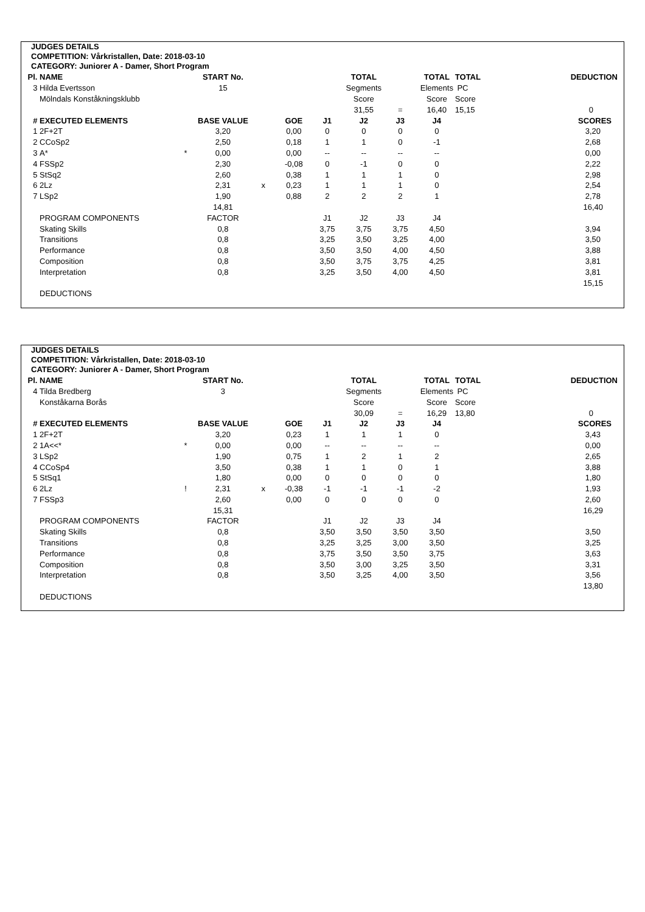JUDGES DETAILS
COMPETITION: Vårkristallen, Date: 2018-03-10
CATEGORY: Juniorer A - Damer, Short Program
| Pl. | NAME | | START No. | | | | TOTAL | | TOTAL | TOTAL | | DEDUCTION |
| 3 | Hilda Evertsson | | 15 | | | | Segments | | Elements | PC | | |
| | Mölndals Konståkningsklubb | | | | | | Score | | Score | Score | | |
| | | | | | | | 31,55 | = | 16,40 | 15,15 | | 0 |
| # | EXECUTED ELEMENTS | | BASE VALUE | | GOE | J1 | J2 | J3 | J4 | | | SCORES |
| 1 | 2F+2T | | 3,20 | | 0,00 | 0 | 0 | 0 | 0 | | | 3,20 |
| 2 | CCoSp2 | | 2,50 | | 0,18 | 1 | 1 | 0 | -1 | | | 2,68 |
| 3 | A* | * | 0,00 | | 0,00 | -- | -- | -- | -- | | | 0,00 |
| 4 | FSSp2 | | 2,30 | | -0,08 | 0 | -1 | 0 | 0 | | | 2,22 |
| 5 | StSq2 | | 2,60 | | 0,38 | 1 | 1 | 1 | 0 | | | 2,98 |
| 6 | 2Lz | | 2,31 | x | 0,23 | 1 | 1 | 1 | 0 | | | 2,54 |
| 7 | LSp2 | | 1,90 | | 0,88 | 2 | 2 | 2 | 1 | | | 2,78 |
| | | | 14,81 | | | | | | | | | 16,40 |
| | PROGRAM COMPONENTS | | FACTOR | | | J1 | J2 | J3 | J4 | | | |
| | Skating Skills | | 0,8 | | | 3,75 | 3,75 | 3,75 | 4,50 | | | 3,94 |
| | Transitions | | 0,8 | | | 3,25 | 3,50 | 3,25 | 4,00 | | | 3,50 |
| | Performance | | 0,8 | | | 3,50 | 3,50 | 4,00 | 4,50 | | | 3,88 |
| | Composition | | 0,8 | | | 3,50 | 3,75 | 3,75 | 4,25 | | | 3,81 |
| | Interpretation | | 0,8 | | | 3,25 | 3,50 | 4,00 | 4,50 | | | 3,81 |
| | | | | | | | | | | | | 15,15 |
| | DEDUCTIONS | | | | | | | | | | | |
JUDGES DETAILS
COMPETITION: Vårkristallen, Date: 2018-03-10
CATEGORY: Juniorer A - Damer, Short Program
| Pl. | NAME | | START No. | | | | TOTAL | | TOTAL | TOTAL | | DEDUCTION |
| 4 | Tilda Bredberg | | 3 | | | | Segments | | Elements | PC | | |
| | Konståkarna Borås | | | | | | Score | | Score | Score | | |
| | | | | | | | 30,09 | = | 16,29 | 13,80 | | 0 |
| # | EXECUTED ELEMENTS | | BASE VALUE | | GOE | J1 | J2 | J3 | J4 | | | SCORES |
| 1 | 2F+2T | | 3,20 | | 0,23 | 1 | 1 | 1 | 0 | | | 3,43 |
| 2 | 1A<<* | * | 0,00 | | 0,00 | -- | -- | -- | -- | | | 0,00 |
| 3 | LSp2 | | 1,90 | | 0,75 | 1 | 2 | 1 | 2 | | | 2,65 |
| 4 | CCoSp4 | | 3,50 | | 0,38 | 1 | 1 | 0 | 1 | | | 3,88 |
| 5 | StSq1 | | 1,80 | | 0,00 | 0 | 0 | 0 | 0 | | | 1,80 |
| 6 | 2Lz | ! | 2,31 | x | -0,38 | -1 | -1 | -1 | -2 | | | 1,93 |
| 7 | FSSp3 | | 2,60 | | 0,00 | 0 | 0 | 0 | 0 | | | 2,60 |
| | | | 15,31 | | | | | | | | | 16,29 |
| | PROGRAM COMPONENTS | | FACTOR | | | J1 | J2 | J3 | J4 | | | |
| | Skating Skills | | 0,8 | | | 3,50 | 3,50 | 3,50 | 3,50 | | | 3,50 |
| | Transitions | | 0,8 | | | 3,25 | 3,25 | 3,00 | 3,50 | | | 3,25 |
| | Performance | | 0,8 | | | 3,75 | 3,50 | 3,50 | 3,75 | | | 3,63 |
| | Composition | | 0,8 | | | 3,50 | 3,00 | 3,25 | 3,50 | | | 3,31 |
| | Interpretation | | 0,8 | | | 3,50 | 3,25 | 4,00 | 3,50 | | | 3,56 |
| | | | | | | | | | | | | 13,80 |
| | DEDUCTIONS | | | | | | | | | | | |